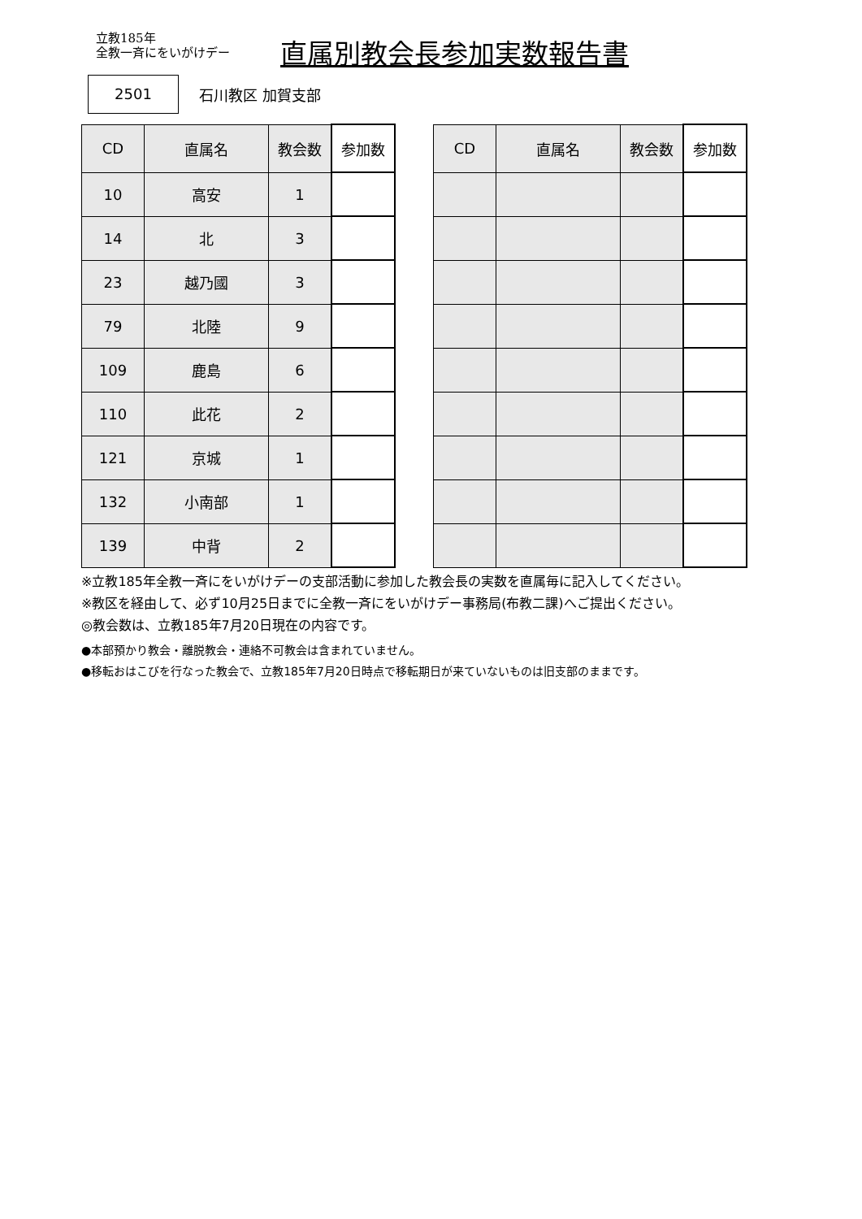立教185年
全教一斉にをいがけデー
直属別教会長参加実数報告書
2501
石川教区 加賀支部
| CD | 直属名 | 教会数 | 参加数 |
| --- | --- | --- | --- |
| 10 | 高安 | 1 | |
| 14 | 北 | 3 | |
| 23 | 越乃國 | 3 | |
| 79 | 北陸 | 9 | |
| 109 | 鹿島 | 6 | |
| 110 | 此花 | 2 | |
| 121 | 京城 | 1 | |
| 132 | 小南部 | 1 | |
| 139 | 中背 | 2 | |
| CD | 直属名 | 教会数 | 参加数 |
| --- | --- | --- | --- |
※立教185年全教一斉にをいがけデーの支部活動に参加した教会長の実数を直属毎に記入してください。
※教区を経由して、必ず10月25日までに全教一斉にをいがけデー事務局(布教二課)へご提出ください。
◎教会数は、立教185年7月20日現在の内容です。
●本部預かり教会・離脱教会・連絡不可教会は含まれていません。
●移転おはこびを行なった教会で、立教185年7月20日時点で移転期日が来ていないものは旧支部のままです。